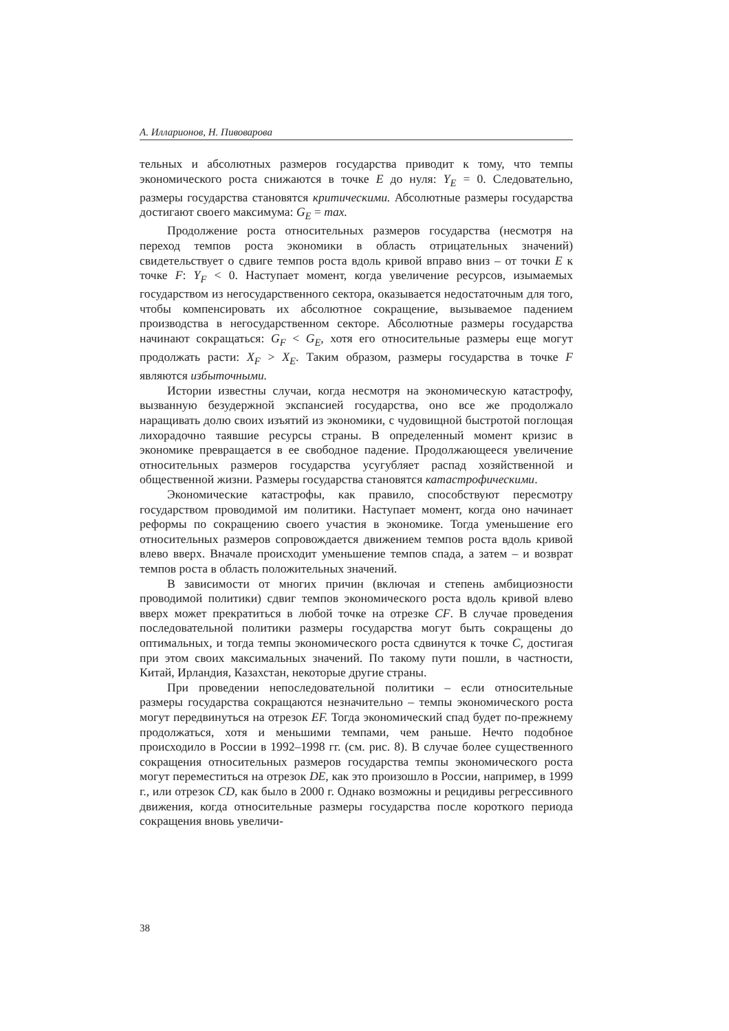А. Илларионов, Н. Пивоварова
тельных и абсолютных размеров государства приводит к тому, что темпы экономического роста снижаются в точке E до нуля: Y<sub>E</sub> = 0. Следовательно, размеры государства становятся критическими. Абсолютные размеры государства достигают своего максимума: G<sub>E</sub> = max.
Продолжение роста относительных размеров государства (несмотря на переход темпов роста экономики в область отрицательных значений) свидетельствует о сдвиге темпов роста вдоль кривой вправо вниз – от точки E к точке F: Y<sub>F</sub> < 0. Наступает момент, когда увеличение ресурсов, изымаемых государством из негосударственного сектора, оказывается недостаточным для того, чтобы компенсировать их абсолютное сокращение, вызываемое падением производства в негосударственном секторе. Абсолютные размеры государства начинают сокращаться: G<sub>F</sub> < G<sub>E</sub>, хотя его относительные размеры еще могут продолжать расти: X<sub>F</sub> > X<sub>E</sub>. Таким образом, размеры государства в точке F являются избыточными.
Истории известны случаи, когда несмотря на экономическую катастрофу, вызванную безудержной экспансией государства, оно все же продолжало наращивать долю своих изъятий из экономики, с чудовищной быстротой поглощая лихорадочно таявшие ресурсы страны. В определенный момент кризис в экономике превращается в ее свободное падение. Продолжающееся увеличение относительных размеров государства усугубляет распад хозяйственной и общественной жизни. Размеры государства становятся катастрофическими.
Экономические катастрофы, как правило, способствуют пересмотру государством проводимой им политики. Наступает момент, когда оно начинает реформы по сокращению своего участия в экономике. Тогда уменьшение его относительных размеров сопровождается движением темпов роста вдоль кривой влево вверх. Вначале происходит уменьшение темпов спада, а затем – и возврат темпов роста в область положительных значений.
В зависимости от многих причин (включая и степень амбициозности проводимой политики) сдвиг темпов экономического роста вдоль кривой влево вверх может прекратиться в любой точке на отрезке CF. В случае проведения последовательной политики размеры государства могут быть сокращены до оптимальных, и тогда темпы экономического роста сдвинутся к точке C, достигая при этом своих максимальных значений. По такому пути пошли, в частности, Китай, Ирландия, Казахстан, некоторые другие страны.
При проведении непоследовательной политики – если относительные размеры государства сокращаются незначительно – темпы экономического роста могут передвинуться на отрезок EF. Тогда экономический спад будет по-прежнему продолжаться, хотя и меньшими темпами, чем раньше. Нечто подобное происходило в России в 1992–1998 гг. (см. рис. 8). В случае более существенного сокращения относительных размеров государства темпы экономического роста могут переместиться на отрезок DE, как это произошло в России, например, в 1999 г., или отрезок CD, как было в 2000 г. Однако возможны и рецидивы регрессивного движения, когда относительные размеры государства после короткого периода сокращения вновь увеличи-
38